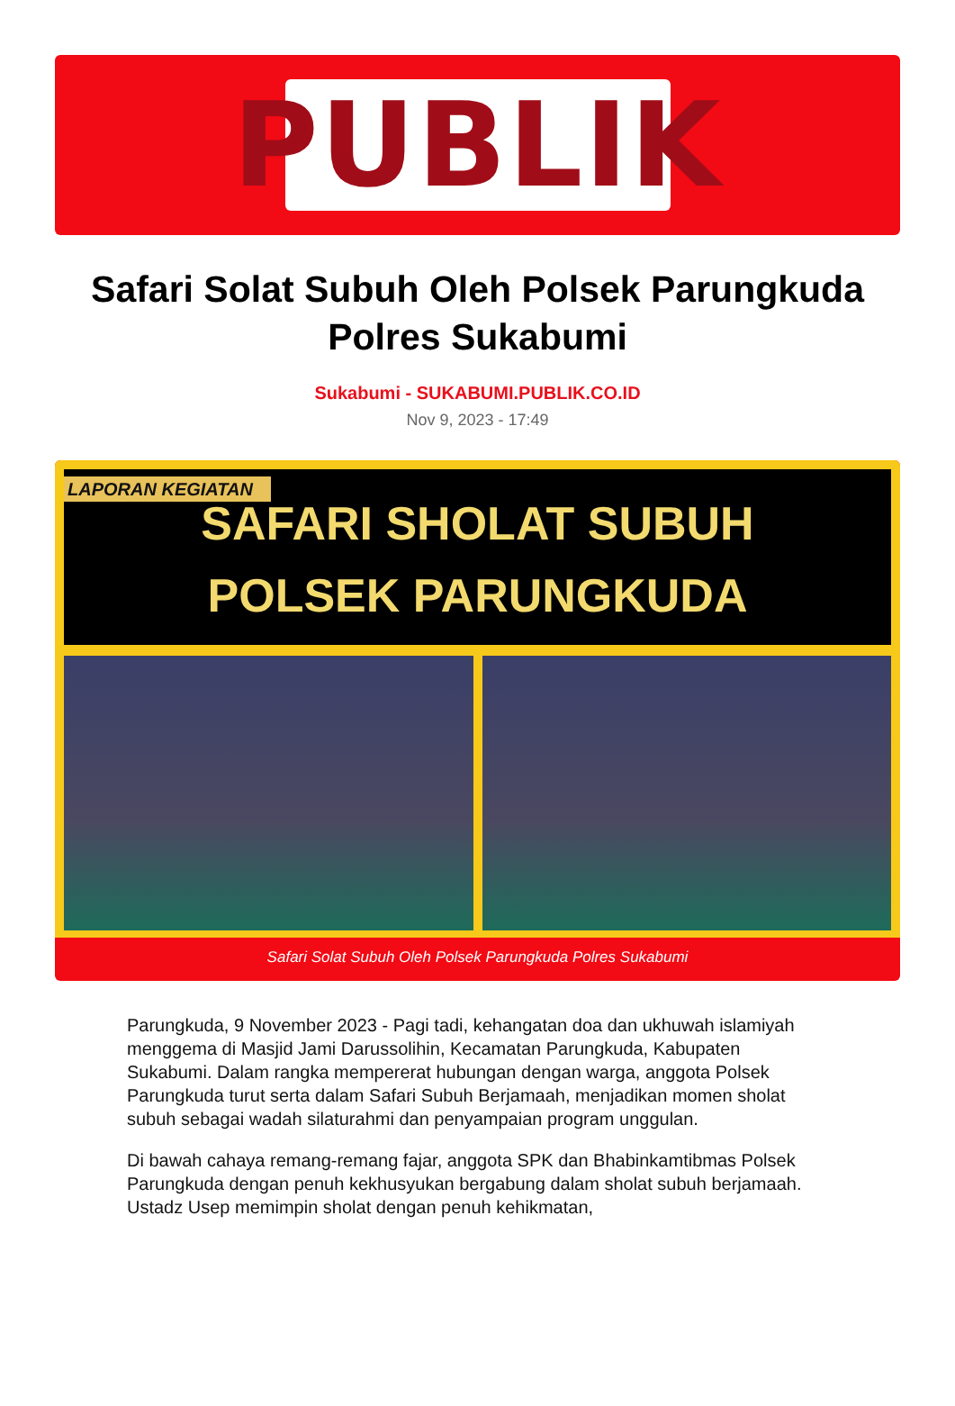PUBLIK
Safari Solat Subuh Oleh Polsek Parungkuda Polres Sukabumi
Sukabumi - SUKABUMI.PUBLIK.CO.ID
Nov 9, 2023 - 17:49
LAPORAN KEGIATAN
SAFARI SHOLAT SUBUH
POLSEK PARUNGKUDA
Safari Solat Subuh Oleh Polsek Parungkuda Polres Sukabumi
Parungkuda, 9 November 2023 - Pagi tadi, kehangatan doa dan ukhuwah islamiyah menggema di Masjid Jami Darussolihin, Kecamatan Parungkuda, Kabupaten Sukabumi. Dalam rangka mempererat hubungan dengan warga, anggota Polsek Parungkuda turut serta dalam Safari Subuh Berjamaah, menjadikan momen sholat subuh sebagai wadah silaturahmi dan penyampaian program unggulan.
Di bawah cahaya remang-remang fajar, anggota SPK dan Bhabinkamtibmas Polsek Parungkuda dengan penuh kekhusyukan bergabung dalam sholat subuh berjamaah. Ustadz Usep memimpin sholat dengan penuh kehikmatan,